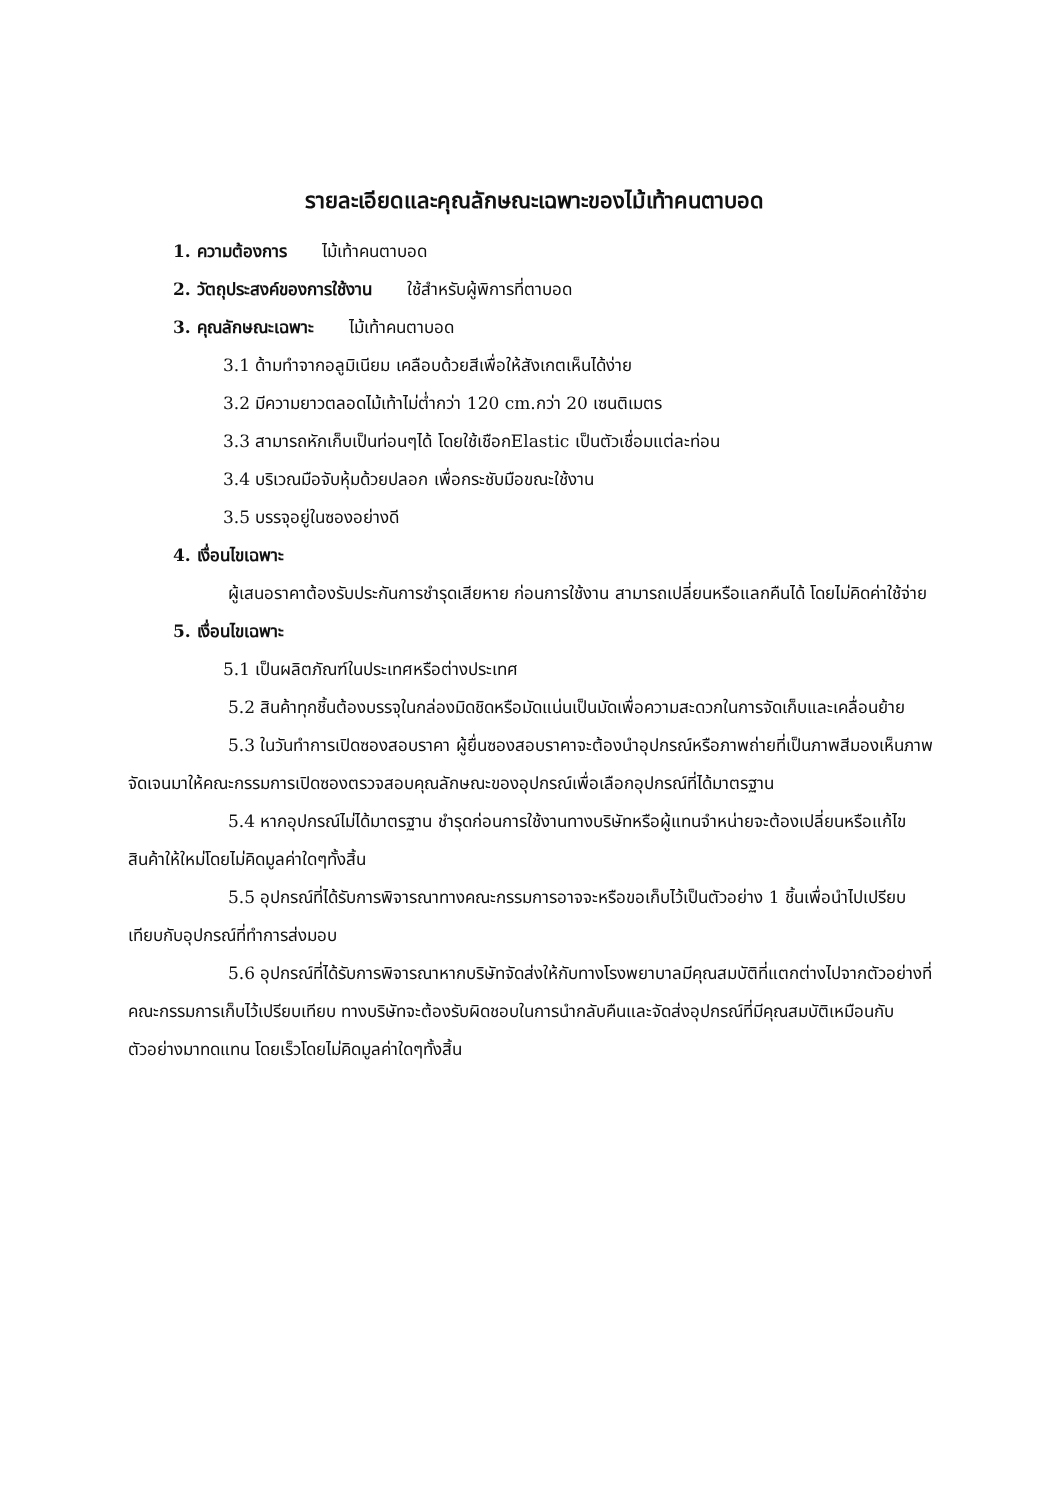รายละเอียดและคุณลักษณะเฉพาะของไม้เท้าคนตาบอด
1. ความต้องการ ไม้เท้าคนตาบอด
2. วัตถุประสงค์ของการใช้งาน ใช้สำหรับผู้พิการที่ตาบอด
3. คุณลักษณะเฉพาะ ไม้เท้าคนตาบอด
3.1 ด้ามทำจากอลูมิเนียม เคลือบด้วยสีเพื่อให้สังเกตเห็นได้ง่าย
3.2 มีความยาวตลอดไม้เท้าไม่ต่ำกว่า 120 cm.กว่า 20 เซนติเมตร
3.3 สามารถหักเก็บเป็นท่อนๆได้ โดยใช้เชือกElastic เป็นตัวเชื่อมแต่ละท่อน
3.4 บริเวณมือจับหุ้มด้วยปลอก เพื่อกระชับมือขณะใช้งาน
3.5 บรรจุอยู่ในซองอย่างดี
4. เงื่อนไขเฉพาะ
ผู้เสนอราคาต้องรับประกันการชำรุดเสียหาย ก่อนการใช้งาน สามารถเปลี่ยนหรือแลกคืนได้ โดยไม่คิดค่าใช้จ่าย
5. เงื่อนไขเฉพาะ
5.1 เป็นผลิตภัณฑ์ในประเทศหรือต่างประเทศ
5.2 สินค้าทุกชิ้นต้องบรรจุในกล่องมิดชิดหรือมัดแน่นเป็นมัดเพื่อความสะดวกในการจัดเก็บและเคลื่อนย้าย
5.3 ในวันทำการเปิดซองสอบราคา ผู้ยื่นซองสอบราคาจะต้องนำอุปกรณ์หรือภาพถ่ายที่เป็นภาพสีมองเห็นภาพจัดเจนมาให้คณะกรรมการเปิดซองตรวจสอบคุณลักษณะของอุปกรณ์เพื่อเลือกอุปกรณ์ที่ได้มาตรฐาน
5.4 หากอุปกรณ์ไม่ได้มาตรฐาน ชำรุดก่อนการใช้งานทางบริษัทหรือผู้แทนจำหน่ายจะต้องเปลี่ยนหรือแก้ไขสินค้าให้ใหม่โดยไม่คิดมูลค่าใดๆทั้งสิ้น
5.5 อุปกรณ์ที่ได้รับการพิจารณาทางคณะกรรมการอาจจะหรือขอเก็บไว้เป็นตัวอย่าง 1 ชิ้นเพื่อนำไปเปรียบเทียบกับอุปกรณ์ที่ทำการส่งมอบ
5.6 อุปกรณ์ที่ได้รับการพิจารณาหากบริษัทจัดส่งให้กับทางโรงพยาบาลมีคุณสมบัติที่แตกต่างไปจากตัวอย่างที่คณะกรรมการเก็บไว้เปรียบเทียบ ทางบริษัทจะต้องรับผิดชอบในการนำกลับคืนและจัดส่งอุปกรณ์ที่มีคุณสมบัติเหมือนกับตัวอย่างมาทดแทน โดยเร็วโดยไม่คิดมูลค่าใดๆทั้งสิ้น